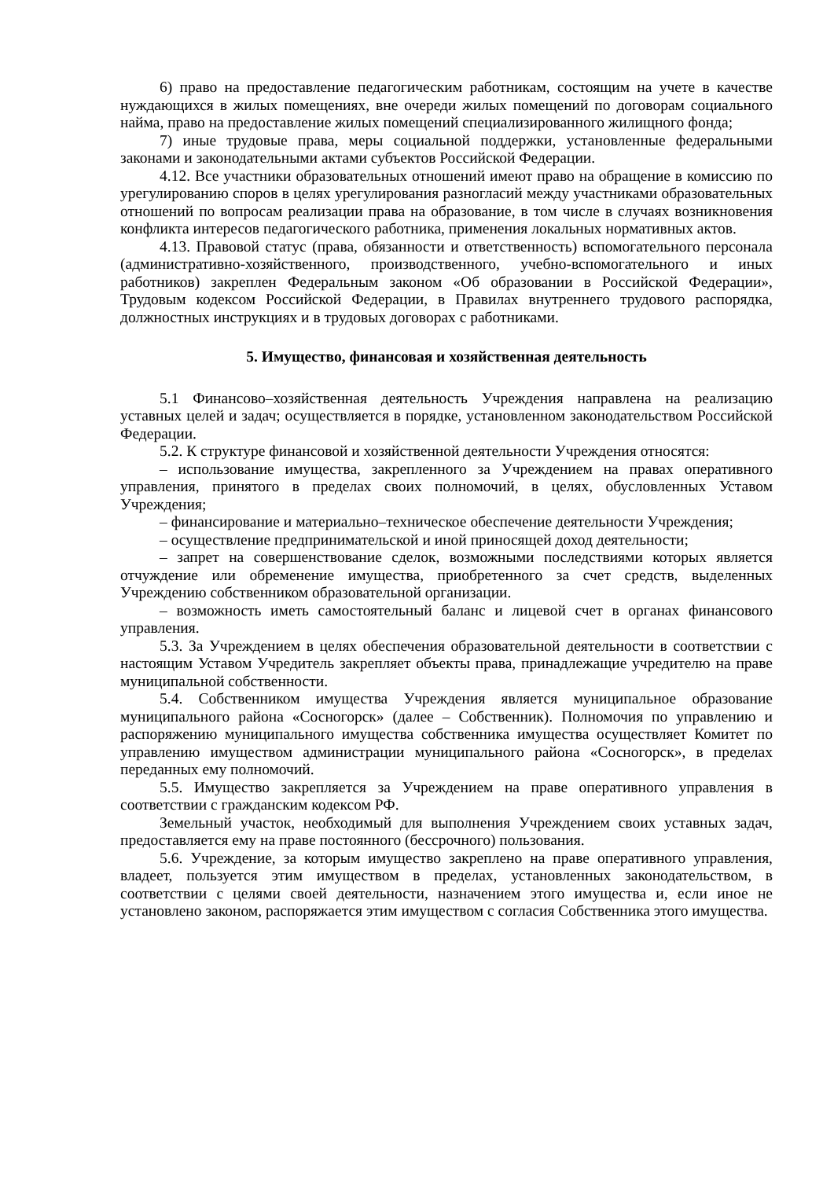6) право на предоставление педагогическим работникам, состоящим на учете в качестве нуждающихся в жилых помещениях, вне очереди жилых помещений по договорам социального найма, право на предоставление жилых помещений специализированного жилищного фонда;
7) иные трудовые права, меры социальной поддержки, установленные федеральными законами и законодательными актами субъектов Российской Федерации.
4.12. Все участники образовательных отношений имеют право на обращение в комиссию по урегулированию споров в целях урегулирования разногласий между участниками образовательных отношений по вопросам реализации права на образование, в том числе в случаях возникновения конфликта интересов педагогического работника, применения локальных нормативных актов.
4.13. Правовой статус (права, обязанности и ответственность) вспомогательного персонала (административно-хозяйственного, производственного, учебно-вспомогательного и иных работников) закреплен Федеральным законом «Об образовании в Российской Федерации», Трудовым кодексом Российской Федерации, в Правилах внутреннего трудового распорядка, должностных инструкциях и в трудовых договорах с работниками.
5. Имущество, финансовая и хозяйственная деятельность
5.1 Финансово–хозяйственная деятельность Учреждения направлена на реализацию уставных целей и задач; осуществляется в порядке, установленном законодательством Российской Федерации.
5.2. К структуре финансовой и хозяйственной деятельности Учреждения относятся:
– использование имущества, закрепленного за Учреждением на правах оперативного управления, принятого в пределах своих полномочий, в целях, обусловленных Уставом Учреждения;
– финансирование и материально–техническое обеспечение деятельности Учреждения;
– осуществление предпринимательской и иной приносящей доход деятельности;
– запрет на совершенствование сделок, возможными последствиями которых является отчуждение или обременение имущества, приобретенного за счет средств, выделенных Учреждению собственником образовательной организации.
– возможность иметь самостоятельный баланс и лицевой счет в органах финансового управления.
5.3. За Учреждением в целях обеспечения образовательной деятельности в соответствии с настоящим Уставом Учредитель закрепляет объекты права, принадлежащие учредителю на праве муниципальной собственности.
5.4. Собственником имущества Учреждения является муниципальное образование муниципального района «Сосногорск» (далее – Собственник). Полномочия по управлению и распоряжению муниципального имущества собственника имущества осуществляет Комитет по управлению имуществом администрации муниципального района «Сосногорск», в пределах переданных ему полномочий.
5.5. Имущество закрепляется за Учреждением на праве оперативного управления в соответствии с гражданским кодексом РФ.
Земельный участок, необходимый для выполнения Учреждением своих уставных задач, предоставляется ему на праве постоянного (бессрочного) пользования.
5.6. Учреждение, за которым имущество закреплено на праве оперативного управления, владеет, пользуется этим имуществом в пределах, установленных законодательством, в соответствии с целями своей деятельности, назначением этого имущества и, если иное не установлено законом, распоряжается этим имуществом с согласия Собственника этого имущества.